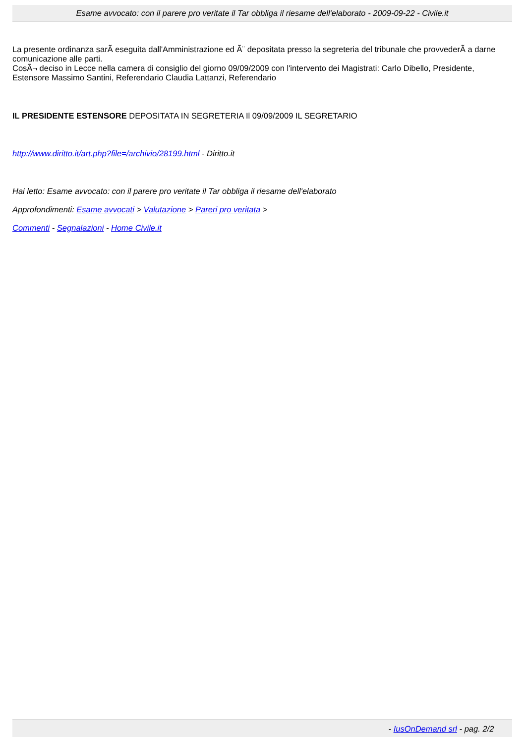Esame avvocato: con il parere pro veritate il Tar obbliga il riesame dell'elaborato - 2009-09-22 - Civile.it
La presente ordinanza sarÃ eseguita dall'Amministrazione ed Ã¨ depositata presso la segreteria del tribunale che provvederÃ a darne comunicazione alle parti.
CosÃ¬ deciso in Lecce nella camera di consiglio del giorno 09/09/2009 con l'intervento dei Magistrati: Carlo Dibello, Presidente, Estensore Massimo Santini, Referendario Claudia Lattanzi, Referendario
IL PRESIDENTE ESTENSORE DEPOSITATA IN SEGRETERIA Il 09/09/2009 IL SEGRETARIO
http://www.diritto.it/art.php?file=/archivio/28199.html - Diritto.it
Hai letto: Esame avvocato: con il parere pro veritate il Tar obbliga il riesame dell'elaborato
Approfondimenti: Esame avvocati > Valutazione > Pareri pro veritata >
Commenti - Segnalazioni - Home Civile.it
- IusOnDemand srl - pag. 2/2